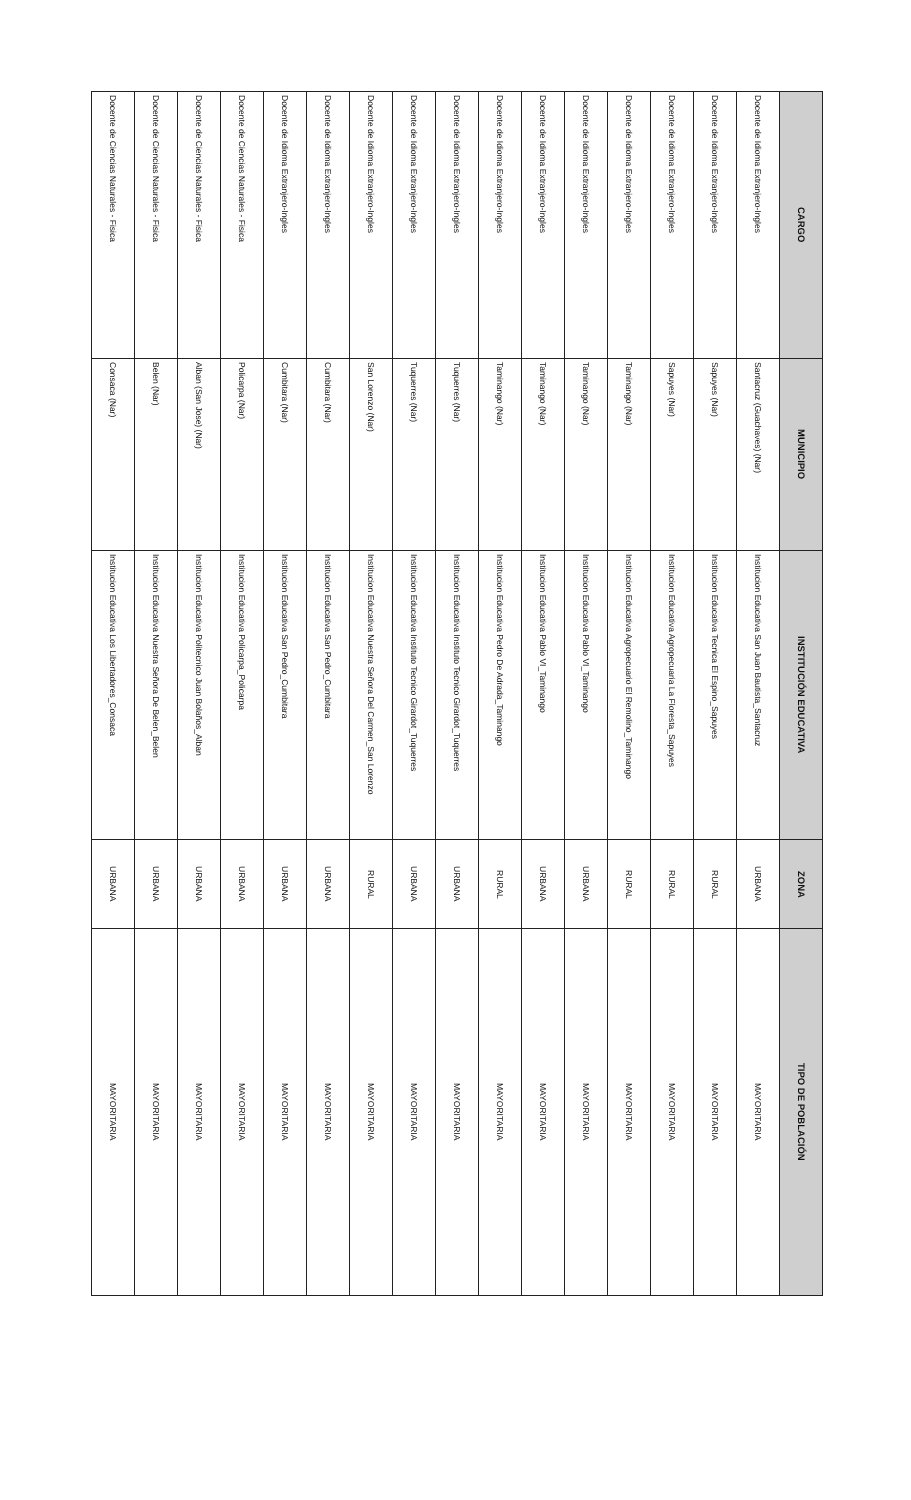| CARGO | MUNICIPIO | INSTITUCIÓN EDUCATIVA | ZONA | TIPO DE POBLACIÓN |
| --- | --- | --- | --- | --- |
| Docente de Idioma Extranjero-Ingles | Santacruz (Guachaves) (Nar) | Institucion Educativa San Juan Bautista_Santacruz | URBANA | MAYORITARIA |
| Docente de Idioma Extranjero-Ingles | Sapuyes (Nar) | Institucion Educativa Tecnica El Espino_Sapuyes | RURAL | MAYORITARIA |
| Docente de Idioma Extranjero-Ingles | Sapuyes (Nar) | Institucion Educativa Agropecuaria La Floresta_Sapuyes | RURAL | MAYORITARIA |
| Docente de Idioma Extranjero-Ingles | Taminango (Nar) | Institucion Educativa Agropecuario El Remolino_Taminango | RURAL | MAYORITARIA |
| Docente de Idioma Extranjero-Ingles | Taminango (Nar) | Institucion Educativa Pablo VI_Taminango | URBANA | MAYORITARIA |
| Docente de Idioma Extranjero-Ingles | Taminango (Nar) | Institucion Educativa Pablo VI_Taminango | URBANA | MAYORITARIA |
| Docente de Idioma Extranjero-Ingles | Taminango (Nar) | Institucion Educativa Pedro De Adrada_Taminango | RURAL | MAYORITARIA |
| Docente de Idioma Extranjero-Ingles | Tuquerres (Nar) | Institucion Educativa Instituto Tecnico Girardot_Tuquerres | URBANA | MAYORITARIA |
| Docente de Idioma Extranjero-Ingles | Tuquerres (Nar) | Institucion Educativa Instituto Tecnico Girardot_Tuquerres | URBANA | MAYORITARIA |
| Docente de Idioma Extranjero-Ingles | San Lorenzo (Nar) | Institucion Educativa Nuestra Señora Del Carmen_San Lorenzo | RURAL | MAYORITARIA |
| Docente de Idioma Extranjero-Ingles | Cumbitara (Nar) | Institucion Educativa San Pedro_Cumbitara | URBANA | MAYORITARIA |
| Docente de Idioma Extranjero-Ingles | Cumbitara (Nar) | Institucion Educativa San Pedro_Cumbitara | URBANA | MAYORITARIA |
| Docente de Ciencias Naturales - Fisica | Policarpa (Nar) | Institucion Educativa Policarpa_Policarpa | URBANA | MAYORITARIA |
| Docente de Ciencias Naturales - Fisica | Alban (San Jose) (Nar) | Institucion Educativa Politecnico Juan Bolaños_Alban | URBANA | MAYORITARIA |
| Docente de Ciencias Naturales - Fisica | Belen (Nar) | Institucion Educativa Nuestra Señora De Belen_Belen | URBANA | MAYORITARIA |
| Docente de Ciencias Naturales - Fisica | Consaca (Nar) | Institucion Educativa Los Libertadores_Consaca | URBANA | MAYORITARIA |